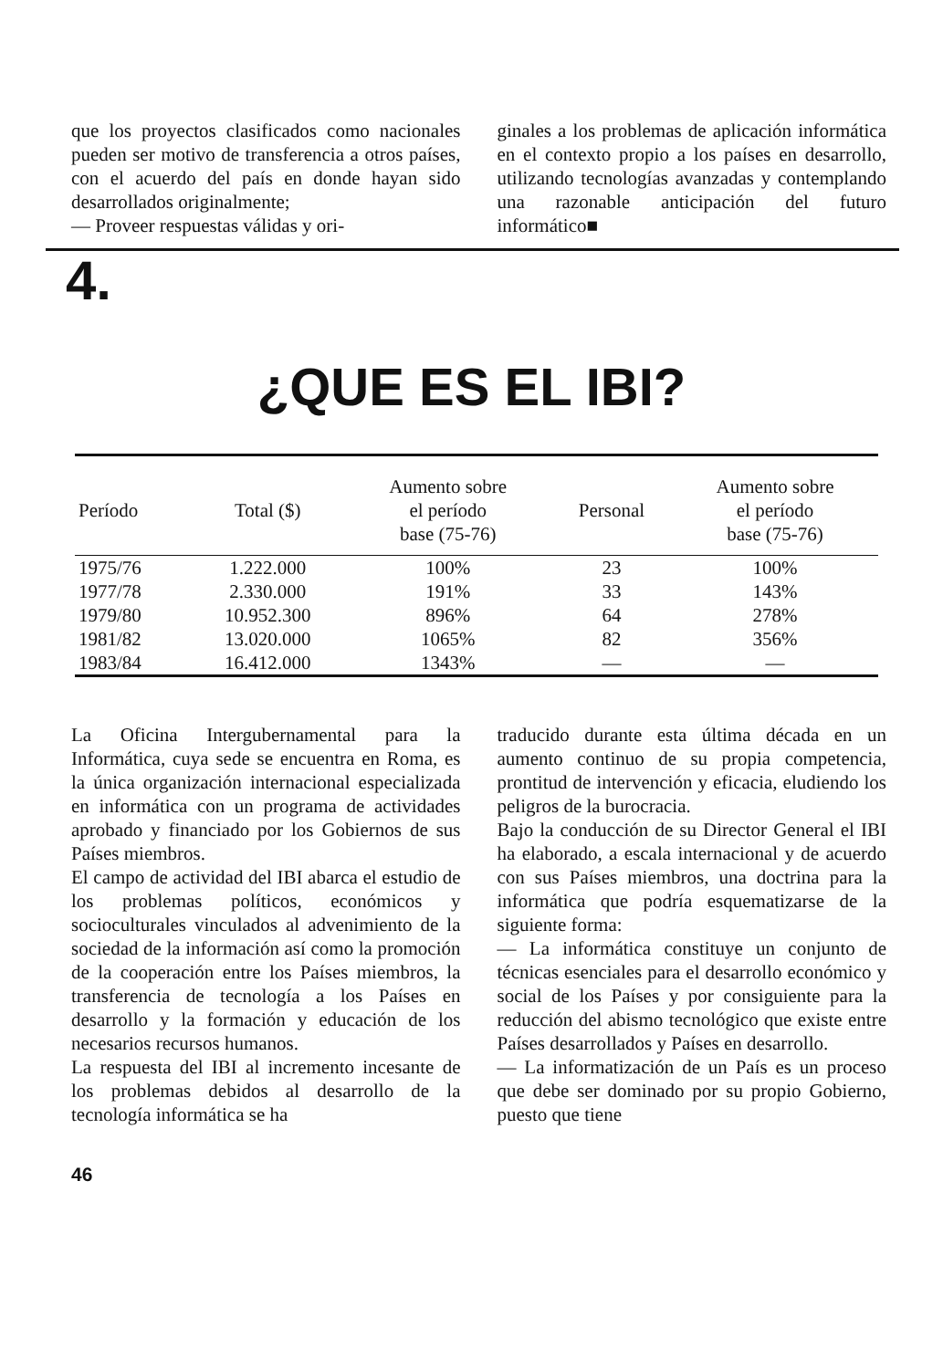que los proyectos clasificados como nacionales pueden ser motivo de transferencia a otros países, con el acuerdo del país en donde hayan sido desarrollados originalmente;
— Proveer respuestas válidas y ori-
ginales a los problemas de aplicación informática en el contexto propio a los países en desarrollo, utilizando tecnologías avanzadas y contemplando una razonable anticipación del futuro informático■
4.
¿QUE ES EL IBI?
| Período | Total ($) | Aumento sobre el período base (75-76) | Personal | Aumento sobre el período base (75-76) |
| --- | --- | --- | --- | --- |
| 1975/76 | 1.222.000 | 100% | 23 | 100% |
| 1977/78 | 2.330.000 | 191% | 33 | 143% |
| 1979/80 | 10.952.300 | 896% | 64 | 278% |
| 1981/82 | 13.020.000 | 1065% | 82 | 356% |
| 1983/84 | 16.412.000 | 1343% | — | — |
La Oficina Intergubernamental para la Informática, cuya sede se encuentra en Roma, es la única organización internacional especializada en informática con un programa de actividades aprobado y financiado por los Gobiernos de sus Países miembros.
El campo de actividad del IBI abarca el estudio de los problemas políticos, económicos y socioculturales vinculados al advenimiento de la sociedad de la información así como la promoción de la cooperación entre los Países miembros, la transferencia de tecnología a los Países en desarrollo y la formación y educación de los necesarios recursos humanos.
La respuesta del IBI al incremento incesante de los problemas debidos al desarrollo de la tecnología informática se ha
traducido durante esta última década en un aumento continuo de su propia competencia, prontitud de intervención y eficacia, eludiendo los peligros de la burocracia.
Bajo la conducción de su Director General el IBI ha elaborado, a escala internacional y de acuerdo con sus Países miembros, una doctrina para la informática que podría esquematizarse de la siguiente forma:
— La informática constituye un conjunto de técnicas esenciales para el desarrollo económico y social de los Países y por consiguiente para la reducción del abismo tecnológico que existe entre Países desarrollados y Países en desarrollo.
— La informatización de un País es un proceso que debe ser dominado por su propio Gobierno, puesto que tiene
46